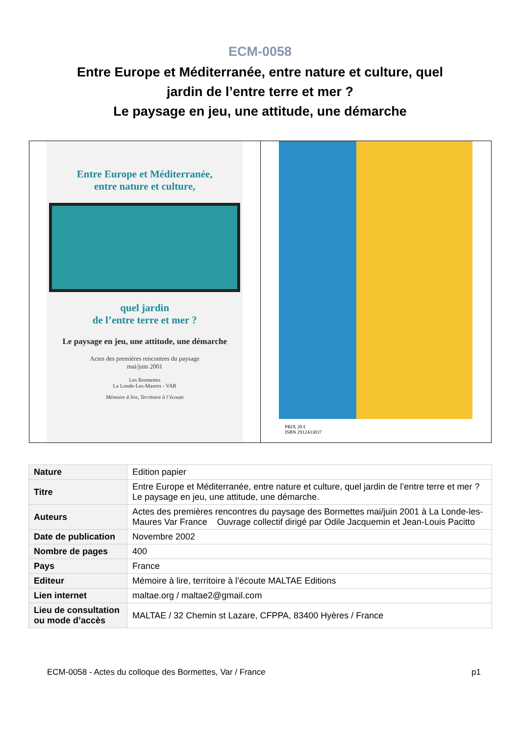ECM-0058
Entre Europe et Méditerranée, entre nature et culture, quel jardin de l’entre terre et mer ?
Le paysage en jeu, une attitude, une démarche
Entre Europe et Méditerranée,
entre nature et culture,
quel jardin
de l’entre terre et mer ?
Le paysage en jeu, une attitude, une démarche
Actes des premières rencontres du paysage
mai/juin 2001
Les Bormettes
La Londe-Les-Maures - VAR
Mémoire à lire, Territoire à l’écoute
PRIX 20 €
ISBN 2912433037
| Nature | Edition papier |
| Titre | Entre Europe et Méditerranée, entre nature et culture, quel jardin de l’entre terre et mer ? Le paysage en jeu, une attitude, une démarche. |
| Auteurs | Actes des premières rencontres du paysage des Bormettes mai/juin 2001 à La Londe-les-Maures Var France Ouvrage collectif dirigé par Odile Jacquemin et Jean-Louis Pacitto |
| Date de publication | Novembre 2002 |
| Nombre de pages | 400 |
| Pays | France |
| Editeur | Mémoire à lire, territoire à l’écoute MALTAE Editions |
| Lien internet | maltae.org / maltae2@gmail.com |
| Lieu de consultation ou mode d’accès | MALTAE / 32 Chemin st Lazare, CFPPA, 83400 Hyères / France |
ECM-0058 - Actes du colloque des Bormettes, Var / France p1